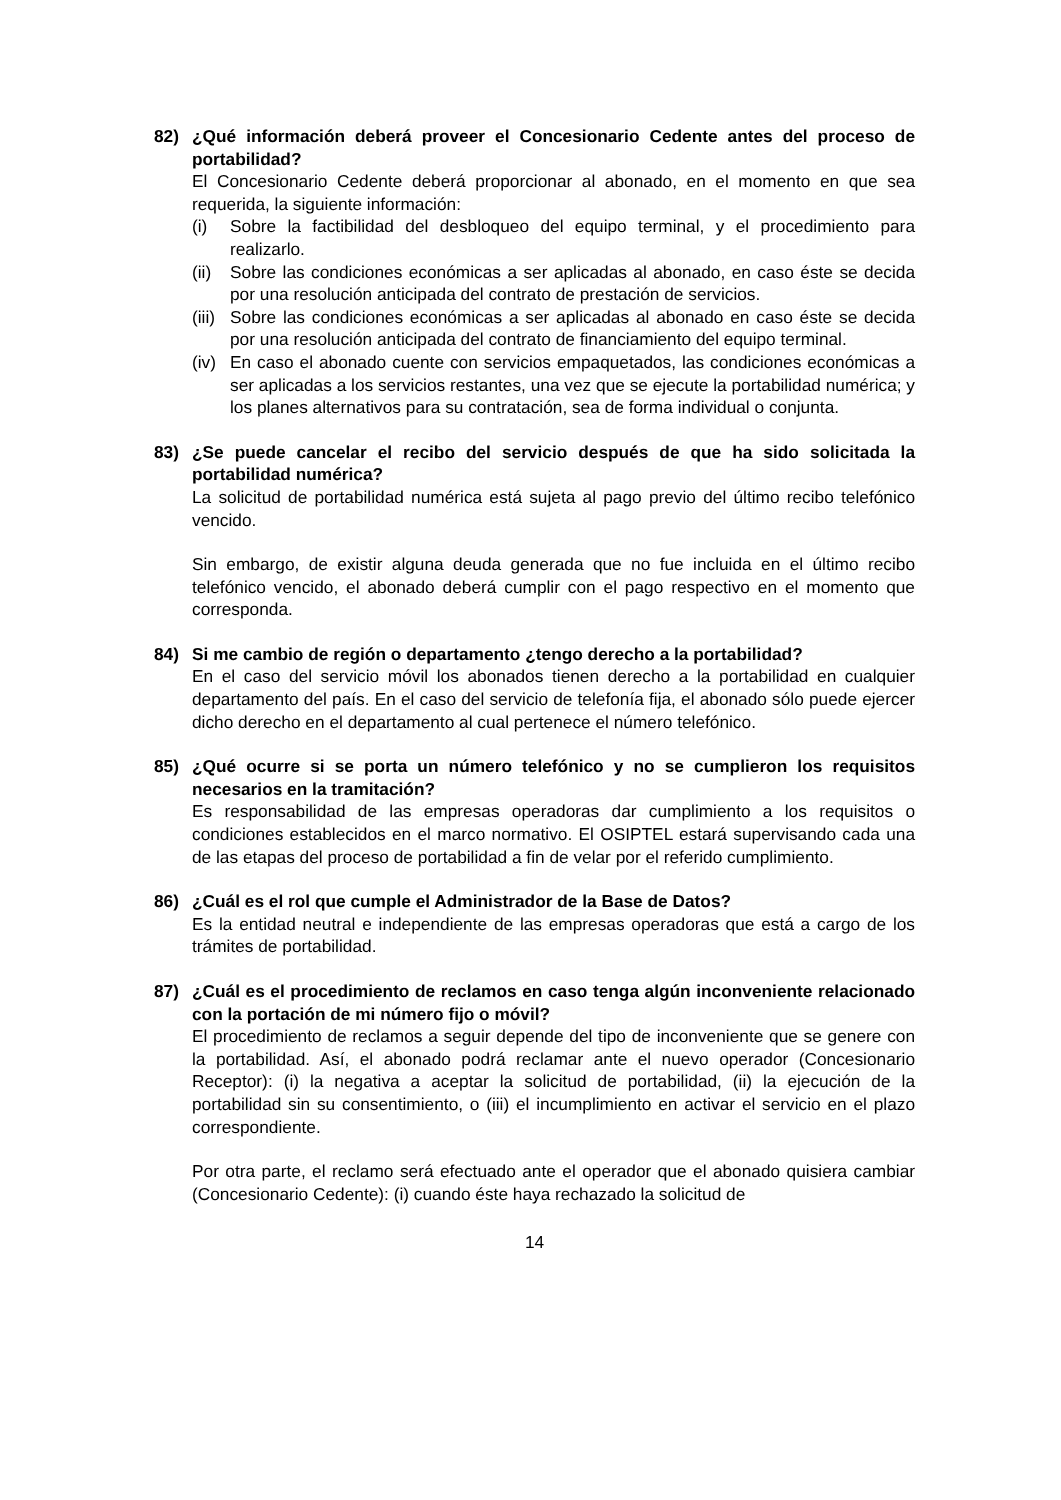82) ¿Qué información deberá proveer el Concesionario Cedente antes del proceso de portabilidad?
El Concesionario Cedente deberá proporcionar al abonado, en el momento en que sea requerida, la siguiente información:
(i) Sobre la factibilidad del desbloqueo del equipo terminal, y el procedimiento para realizarlo.
(ii)
Sobre las condiciones económicas a ser aplicadas al abonado, en caso éste se decida por una resolución anticipada del contrato de prestación de servicios.
(iii)
Sobre las condiciones económicas a ser aplicadas al abonado en caso éste se decida por una resolución anticipada del contrato de financiamiento del equipo terminal.
(iv)
En caso el abonado cuente con servicios empaquetados, las condiciones económicas a ser aplicadas a los servicios restantes, una vez que se ejecute la portabilidad numérica; y los planes alternativos para su contratación, sea de forma individual o conjunta.
83) ¿Se puede cancelar el recibo del servicio después de que ha sido solicitada la portabilidad numérica?
La solicitud de portabilidad numérica está sujeta al pago previo del último recibo telefónico vencido.
Sin embargo, de existir alguna deuda generada que no fue incluida en el último recibo telefónico vencido, el abonado deberá cumplir con el pago respectivo en el momento que corresponda.
84) Si me cambio de región o departamento ¿tengo derecho a la portabilidad?
En el caso del servicio móvil los abonados tienen derecho a la portabilidad en cualquier departamento del país. En el caso del servicio de telefonía fija, el abonado sólo puede ejercer dicho derecho en el departamento al cual pertenece el número telefónico.
85) ¿Qué ocurre si se porta un número telefónico y no se cumplieron los requisitos necesarios en la tramitación?
Es responsabilidad de las empresas operadoras dar cumplimiento a los requisitos o condiciones establecidos en el marco normativo. El OSIPTEL estará supervisando cada una de las etapas del proceso de portabilidad a fin de velar por el referido cumplimiento.
86) ¿Cuál es el rol que cumple el Administrador de la Base de Datos?
Es la entidad neutral e independiente de las empresas operadoras que está a cargo de los trámites de portabilidad.
87) ¿Cuál es el procedimiento de reclamos en caso tenga algún inconveniente relacionado con la portación de mi número fijo o móvil?
El procedimiento de reclamos a seguir depende del tipo de inconveniente que se genere con la portabilidad. Así, el abonado podrá reclamar ante el nuevo operador (Concesionario Receptor): (i) la negativa a aceptar la solicitud de portabilidad, (ii) la ejecución de la portabilidad sin su consentimiento, o (iii) el incumplimiento en activar el servicio en el plazo correspondiente.
Por otra parte, el reclamo será efectuado ante el operador que el abonado quisiera cambiar (Concesionario Cedente): (i) cuando éste haya rechazado la solicitud de
14